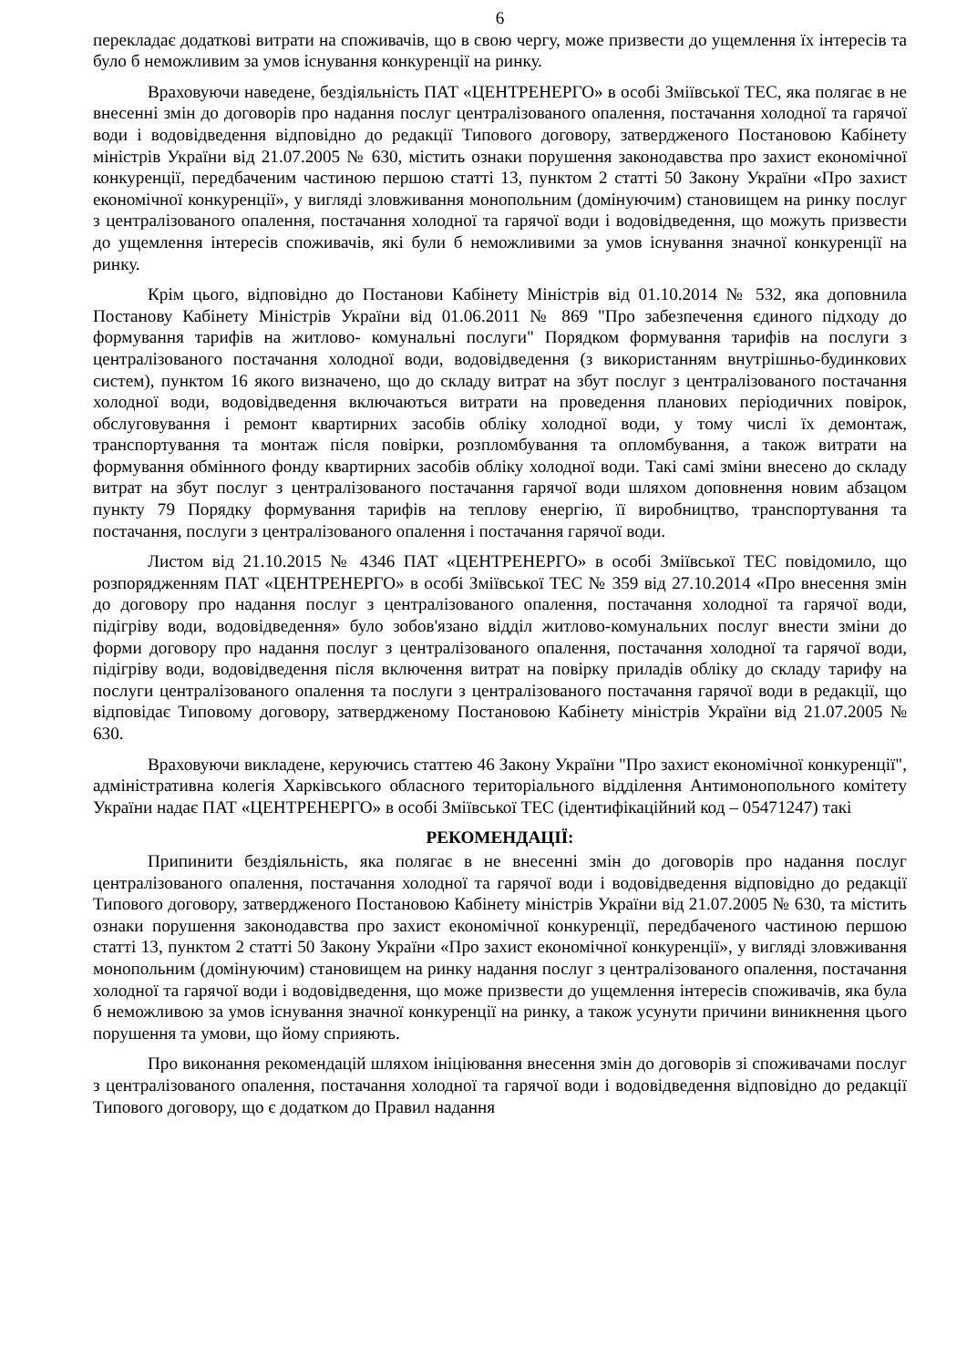6
перекладає додаткові витрати на споживачів, що в свою чергу, може призвести до ущемлення їх інтересів та було б неможливим за умов існування конкуренції на ринку.
Враховуючи наведене, бездіяльність ПАТ «ЦЕНТРЕНЕРГО» в особі Зміївської ТЕС, яка полягає в не внесенні змін до договорів про надання послуг централізованого опалення, постачання холодної та гарячої води і водовідведення відповідно до редакції Типового договору, затвердженого Постановою Кабінету міністрів України від 21.07.2005 № 630, містить ознаки порушення законодавства про захист економічної конкуренції, передбаченим частиною першою статті 13, пунктом 2 статті 50 Закону України «Про захист економічної конкуренції», у вигляді зловживання монопольним (домінуючим) становищем на ринку послуг з централізованого опалення, постачання холодної та гарячої води і водовідведення, що можуть призвести до ущемлення інтересів споживачів, які були б неможливими за умов існування значної конкуренції на ринку.
Крім цього, відповідно до Постанови Кабінету Міністрів від 01.10.2014 № 532, яка доповнила Постанову Кабінету Міністрів України від 01.06.2011 № 869 "Про забезпечення єдиного підходу до формування тарифів на житлово- комунальні послуги" Порядком формування тарифів на послуги з централізованого постачання холодної води, водовідведення (з використанням внутрішньо-будинкових систем), пунктом 16 якого визначено, що до складу витрат на збут послуг з централізованого постачання холодної води, водовідведення включаються витрати на проведення планових періодичних повірок, обслуговування і ремонт квартирних засобів обліку холодної води, у тому числі їх демонтаж, транспортування та монтаж після повірки, розпломбування та опломбування, а також витрати на формування обмінного фонду квартирних засобів обліку холодної води. Такі самі зміни внесено до складу витрат на збут послуг з централізованого постачання гарячої води шляхом доповнення новим абзацом пункту 79 Порядку формування тарифів на теплову енергію, її виробництво, транспортування та постачання, послуги з централізованого опалення і постачання гарячої води.
Листом від 21.10.2015 № 4346 ПАТ «ЦЕНТРЕНЕРГО» в особі Зміївської ТЕС повідомило, що розпорядженням ПАТ «ЦЕНТРЕНЕРГО» в особі Зміївської ТЕС № 359 від 27.10.2014 «Про внесення змін до договору про надання послуг з централізованого опалення, постачання холодної та гарячої води, підігріву води, водовідведення» було зобов'язано відділ житлово-комунальних послуг внести зміни до форми договору про надання послуг з централізованого опалення, постачання холодної та гарячої води, підігріву води, водовідведення після включення витрат на повірку приладів обліку до складу тарифу на послуги централізованого опалення та послуги з централізованого постачання гарячої води в редакції, що відповідає Типовому договору, затвердженому Постановою Кабінету міністрів України від 21.07.2005 № 630.
Враховуючи викладене, керуючись статтею 46 Закону України "Про захист економічної конкуренції", адміністративна колегія Харківського обласного територіального відділення Антимонопольного комітету України надає ПАТ «ЦЕНТРЕНЕРГО» в особі Зміївської ТЕС (ідентифікаційний код – 05471247) такі
РЕКОМЕНДАЦІЇ:
Припинити бездіяльність, яка полягає в не внесенні змін до договорів про надання послуг централізованого опалення, постачання холодної та гарячої води і водовідведення відповідно до редакції Типового договору, затвердженого Постановою Кабінету міністрів України від 21.07.2005 № 630, та містить ознаки порушення законодавства про захист економічної конкуренції, передбаченого частиною першою статті 13, пунктом 2 статті 50 Закону України «Про захист економічної конкуренції», у вигляді зловживання монопольним (домінуючим) становищем на ринку надання послуг з централізованого опалення, постачання холодної та гарячої води і водовідведення, що може призвести до ущемлення інтересів споживачів, яка була б неможливою за умов існування значної конкуренції на ринку, а також усунути причини виникнення цього порушення та умови, що йому сприяють.
Про виконання рекомендацій шляхом ініціювання внесення змін до договорів зі споживачами послуг з централізованого опалення, постачання холодної та гарячої води і водовідведення відповідно до редакції Типового договору, що є додатком до Правил надання